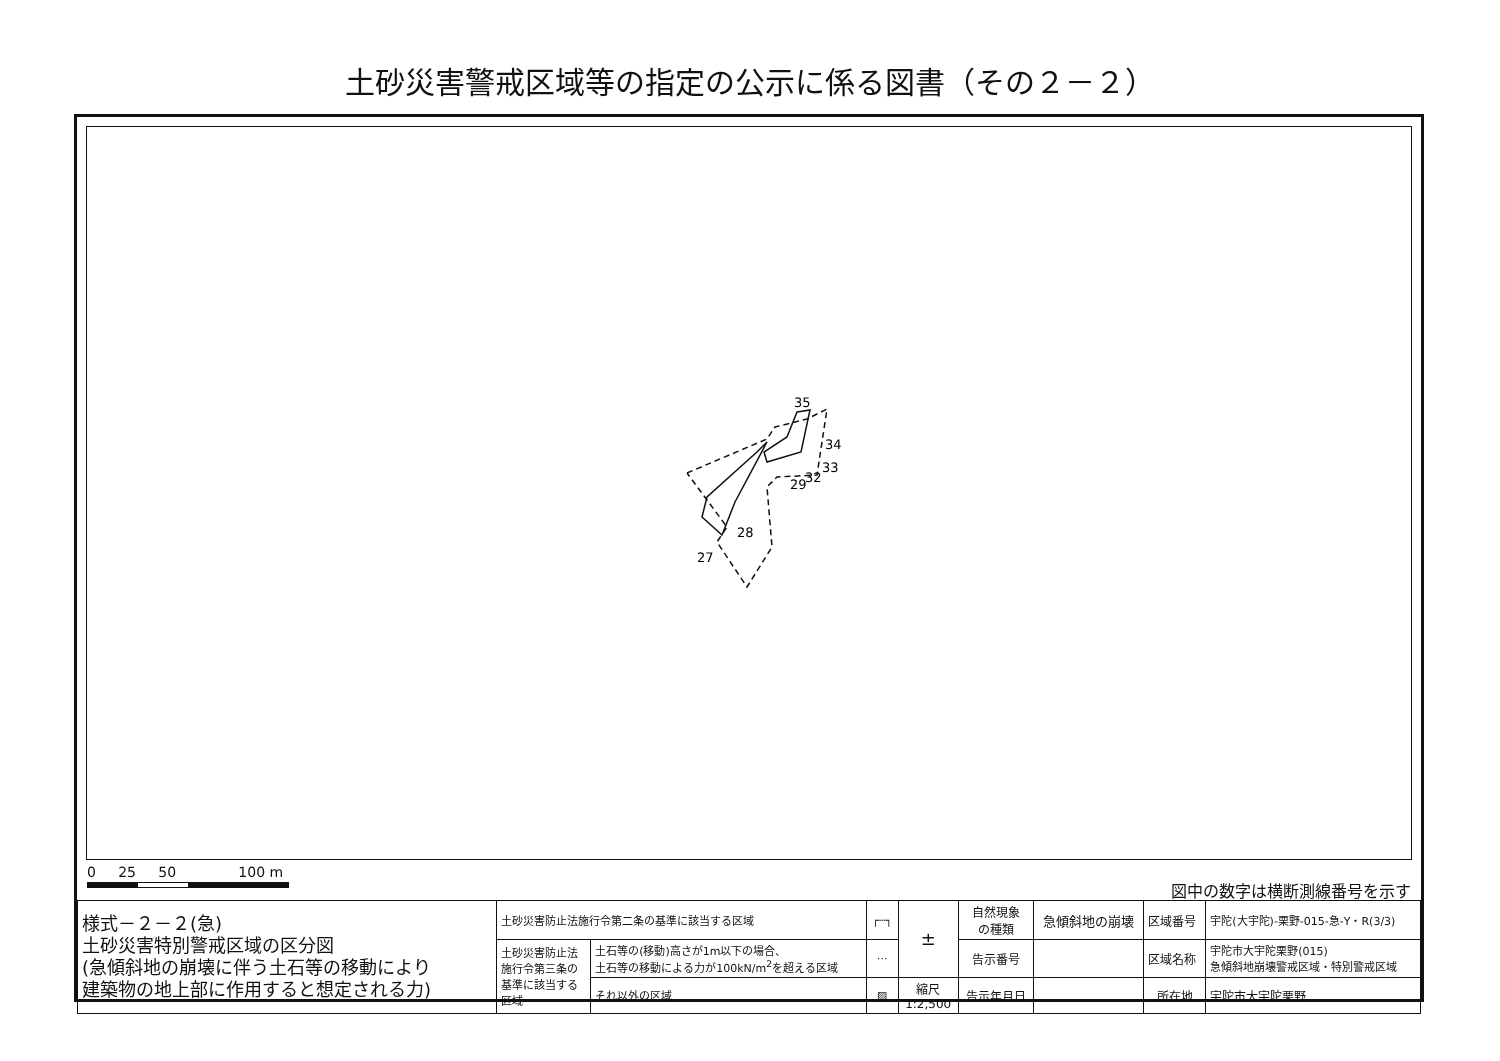土砂災害警戒区域等の指定の公示に係る図書（その２－２）
35
34
33
32
29
28
27
0 25 50 100 m
図中の数字は横断測線番号を示す
| 様式－２－２(急) 土砂災害特別警戒区域の区分図 (急傾斜地の崩壊に伴う土石等の移動により 建築物の地上部に作用すると想定される力) | 土砂災害防止法施行令第二条の基準に該当する区域 | | ┌┄┐ | ± | 自然現象 の種類 | 急傾斜地の崩壊 | 区域番号 | 宇陀(大宇陀)-栗野-015-急-Y・R(3/3) |
| | 土砂災害防止法 施行令第三条の 基準に該当する 区域 | 土石等の(移動)高さが1m以下の場合、 土石等の移動による力が100kN/m<sup>2</sup>を超える区域 | ⋯ | | 告示番号 | | 区域名称 | 宇陀市大宇陀栗野(015) 急傾斜地崩壊警戒区域・特別警戒区域 |
| | | それ以外の区域 | ▨ | 縮尺 1:2,500 | 告示年月日 | | 所在地 | 宇陀市大宇陀栗野 |